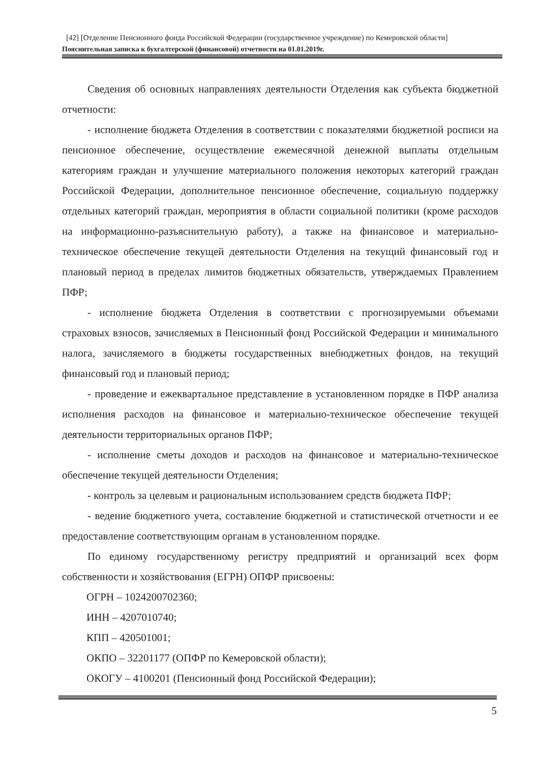[42] [Отделение Пенсионного фонда Российской Федерации (государственное учреждение) по Кемеровской области]
Пояснительная записка к бухгалтерской (финансовой) отчетности на 01.01.2019г.
Сведения об основных направлениях деятельности Отделения как субъекта бюджетной отчетности:
- исполнение бюджета Отделения в соответствии с показателями бюджетной росписи на пенсионное обеспечение, осуществление ежемесячной денежной выплаты отдельным категориям граждан и улучшение материального положения некоторых категорий граждан Российской Федерации, дополнительное пенсионное обеспечение, социальную поддержку отдельных категорий граждан, мероприятия в области социальной политики (кроме расходов на информационно-разъяснительную работу), а также на финансовое и материально-техническое обеспечение текущей деятельности Отделения на текущий финансовый год и плановый период в пределах лимитов бюджетных обязательств, утверждаемых Правлением ПФР;
- исполнение бюджета Отделения в соответствии с прогнозируемыми объемами страховых взносов, зачисляемых в Пенсионный фонд Российской Федерации и минимального налога, зачисляемого в бюджеты государственных внебюджетных фондов, на текущий финансовый год и плановый период;
- проведение и ежеквартальное представление в установленном порядке в ПФР анализа исполнения расходов на финансовое и материально-техническое обеспечение текущей деятельности территориальных органов ПФР;
- исполнение сметы доходов и расходов на финансовое и материально-техническое обеспечение текущей деятельности Отделения;
- контроль за целевым и рациональным использованием средств бюджета ПФР;
- ведение бюджетного учета, составление бюджетной и статистической отчетности и ее предоставление соответствующим органам в установленном порядке.
По единому государственному регистру предприятий и организаций всех форм собственности и хозяйствования (ЕГРН) ОПФР присвоены:
ОГРН – 1024200702360;
ИНН – 4207010740;
КПП – 420501001;
ОКПО – 32201177 (ОПФР по Кемеровской области);
ОКОГУ – 4100201 (Пенсионный фонд Российской Федерации);
5